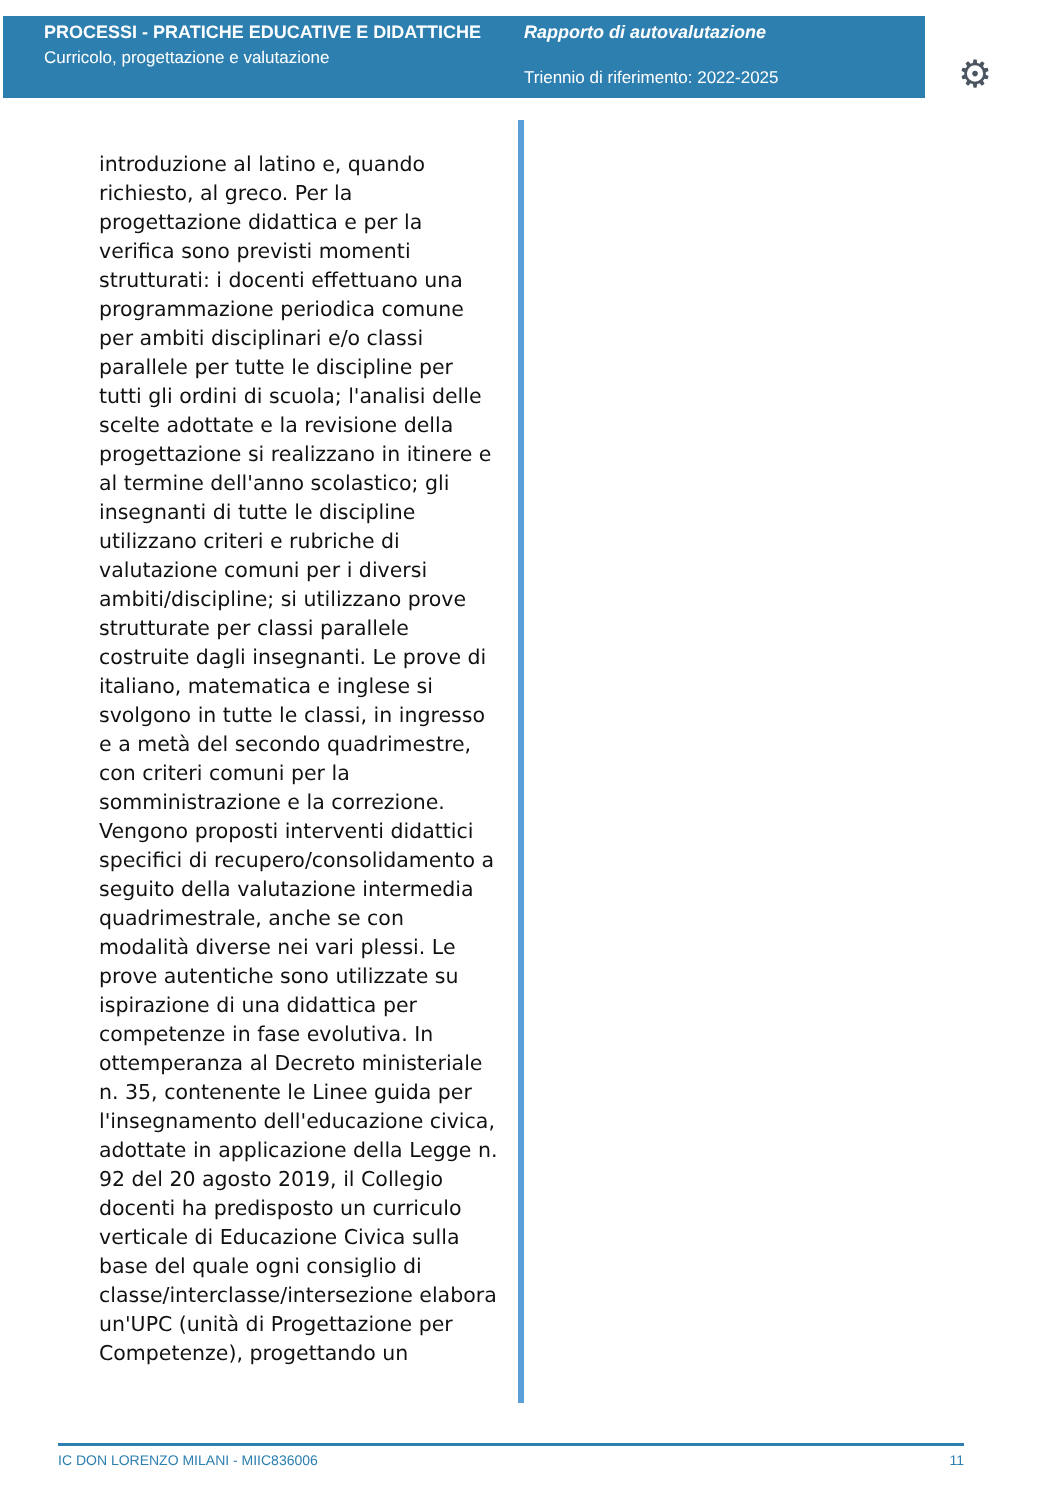PROCESSI - PRATICHE EDUCATIVE E DIDATTICHE
Curricolo, progettazione e valutazione
Rapporto di autovalutazione
Triennio di riferimento: 2022-2025
⚙
introduzione al latino e, quando richiesto, al greco. Per la progettazione didattica e per la verifica sono previsti momenti strutturati: i docenti effettuano una programmazione periodica comune per ambiti disciplinari e/o classi parallele per tutte le discipline per tutti gli ordini di scuola; l'analisi delle scelte adottate e la revisione della progettazione si realizzano in itinere e al termine dell'anno scolastico; gli insegnanti di tutte le discipline utilizzano criteri e rubriche di valutazione comuni per i diversi ambiti/discipline; si utilizzano prove strutturate per classi parallele costruite dagli insegnanti. Le prove di italiano, matematica e inglese si svolgono in tutte le classi, in ingresso e a metà del secondo quadrimestre, con criteri comuni per la somministrazione e la correzione. Vengono proposti interventi didattici specifici di recupero/consolidamento a seguito della valutazione intermedia quadrimestrale, anche se con modalità diverse nei vari plessi. Le prove autentiche sono utilizzate su ispirazione di una didattica per competenze in fase evolutiva. In ottemperanza al Decreto ministeriale n. 35, contenente le Linee guida per l'insegnamento dell'educazione civica, adottate in applicazione della Legge n. 92 del 20 agosto 2019, il Collegio docenti ha predisposto un curriculo verticale di Educazione Civica sulla base del quale ogni consiglio di classe/interclasse/intersezione elabora un'UPC (unità di Progettazione per Competenze), progettando un
IC DON LORENZO MILANI - MIIC836006 11